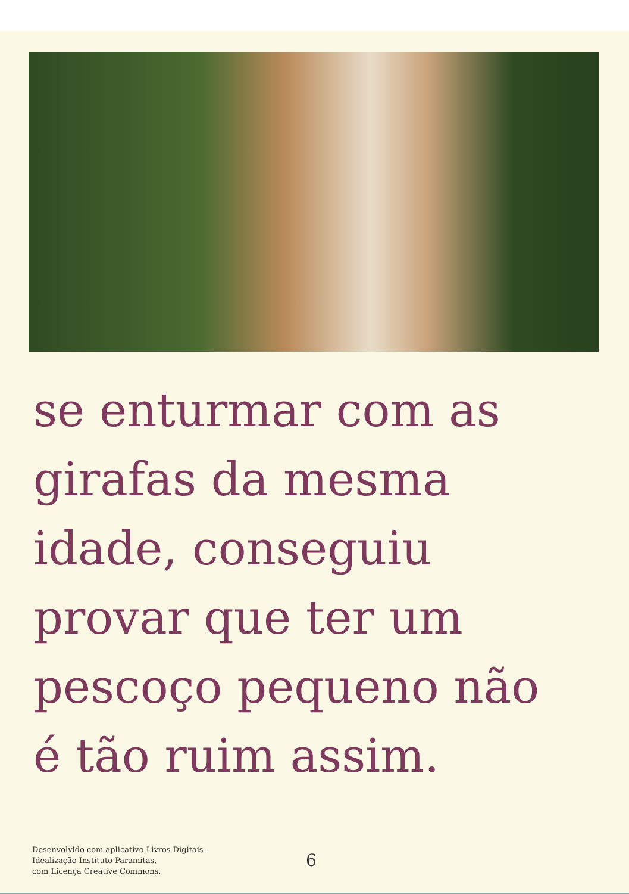se enturmar com as
girafas da mesma
idade, conseguiu
provar que ter um
pescoço pequeno não
é tão ruim assim.
Desenvolvido com aplicativo Livros Digitais –
Idealização Instituto Paramitas,
com Licença Creative Commons.
6